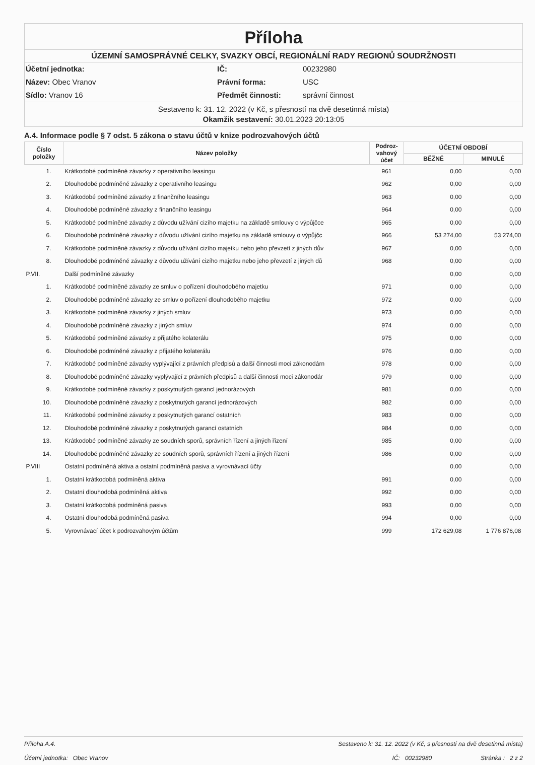Příloha
ÚZEMNÍ SAMOSPRÁVNÉ CELKY, SVAZKY OBCÍ, REGIONÁLNÍ RADY REGIONŮ SOUDRŽNOSTI
Účetní jednotka:
IČ:
00232980
Název: Obec Vranov
Právní forma:
USC
Sídlo: Vranov 16
Předmět činnosti:
správní činnost
Sestaveno k: 31. 12. 2022 (v Kč, s přesností na dvě desetinná místa)
Okamžik sestavení: 30.01.2023 20:13:05
A.4. Informace podle § 7 odst. 5 zákona o stavu účtů v knize podrozvahových účtů
| Číslo položky | Název položky | Podroz- vahový účet | ÚČETNÍ OBDOBÍ | |
| --- | --- | --- | --- | --- |
| | | | BĚŽNÉ | MINULÉ |
| 1. | Krátkodobé podmíněné závazky z operativního leasingu | 961 | 0,00 | 0,00 |
| 2. | Dlouhodobé podmíněné závazky z operativního leasingu | 962 | 0,00 | 0,00 |
| 3. | Krátkodobé podmíněné závazky z finančního leasingu | 963 | 0,00 | 0,00 |
| 4. | Dlouhodobé podmíněné závazky z finančního leasingu | 964 | 0,00 | 0,00 |
| 5. | Krátkodobé podmíněné závazky z důvodu užívání cizího majetku na základě smlouvy o výpůjčce | 965 | 0,00 | 0,00 |
| 6. | Dlouhodobé podmíněné závazky z důvodu užívání cizího majetku na základě smlouvy o výpůjčc | 966 | 53 274,00 | 53 274,00 |
| 7. | Krátkodobé podmíněné závazky z důvodu užívání cizího majetku nebo jeho převzetí z jiných dův | 967 | 0,00 | 0,00 |
| 8. | Dlouhodobé podmíněné závazky z důvodu užívání cizího majetku nebo jeho převzetí z jiných dů | 968 | 0,00 | 0,00 |
| P.VII. | Další podmíněné závazky | | 0,00 | 0,00 |
| 1. | Krátkodobé podmíněné závazky ze smluv o pořízení dlouhodobého majetku | 971 | 0,00 | 0,00 |
| 2. | Dlouhodobé podmíněné závazky ze smluv o pořízení dlouhodobého majetku | 972 | 0,00 | 0,00 |
| 3. | Krátkodobé podmíněné závazky z jiných smluv | 973 | 0,00 | 0,00 |
| 4. | Dlouhodobé podmíněné závazky z jiných smluv | 974 | 0,00 | 0,00 |
| 5. | Krátkodobé podmíněné závazky z přijatého kolaterálu | 975 | 0,00 | 0,00 |
| 6. | Dlouhodobé podmíněné závazky z přijatého kolaterálu | 976 | 0,00 | 0,00 |
| 7. | Krátkodobé podmíněné závazky vyplývající z právních předpisů a další činnosti moci zákonodárn | 978 | 0,00 | 0,00 |
| 8. | Dlouhodobé podmíněné závazky vyplývající z právních předpisů a další činnosti moci zákonodár | 979 | 0,00 | 0,00 |
| 9. | Krátkodobé podmíněné závazky z poskytnutých garancí jednorázových | 981 | 0,00 | 0,00 |
| 10. | Dlouhodobé podmíněné závazky z poskytnutých garancí jednorázových | 982 | 0,00 | 0,00 |
| 11. | Krátkodobé podmíněné závazky z poskytnutých garancí ostatních | 983 | 0,00 | 0,00 |
| 12. | Dlouhodobé podmíněné závazky z poskytnutých garancí ostatních | 984 | 0,00 | 0,00 |
| 13. | Krátkodobé podmíněné závazky ze soudních sporů, správních řízení a jiných řízení | 985 | 0,00 | 0,00 |
| 14. | Dlouhodobé podmíněné závazky ze soudních sporů, správních řízení a jiných řízení | 986 | 0,00 | 0,00 |
| P.VIII | Ostatní podmíněná aktiva a ostatní podmíněná pasiva a vyrovnávací účty | | 0,00 | 0,00 |
| 1. | Ostatní krátkodobá podmíněná aktiva | 991 | 0,00 | 0,00 |
| 2. | Ostatní dlouhodobá podmíněná aktiva | 992 | 0,00 | 0,00 |
| 3. | Ostatní krátkodobá podmíněná pasiva | 993 | 0,00 | 0,00 |
| 4. | Ostatní dlouhodobá podmíněná pasiva | 994 | 0,00 | 0,00 |
| 5. | Vyrovnávací účet k podrozvahovým účtům | 999 | 172 629,08 | 1 776 876,08 |
Příloha A.4. Sestaveno k: 31. 12. 2022 (v Kč, s přesností na dvě desetinná místa)
Účetní jednotka: Obec Vranov IČ: 00232980 Stránka : 2 z 2